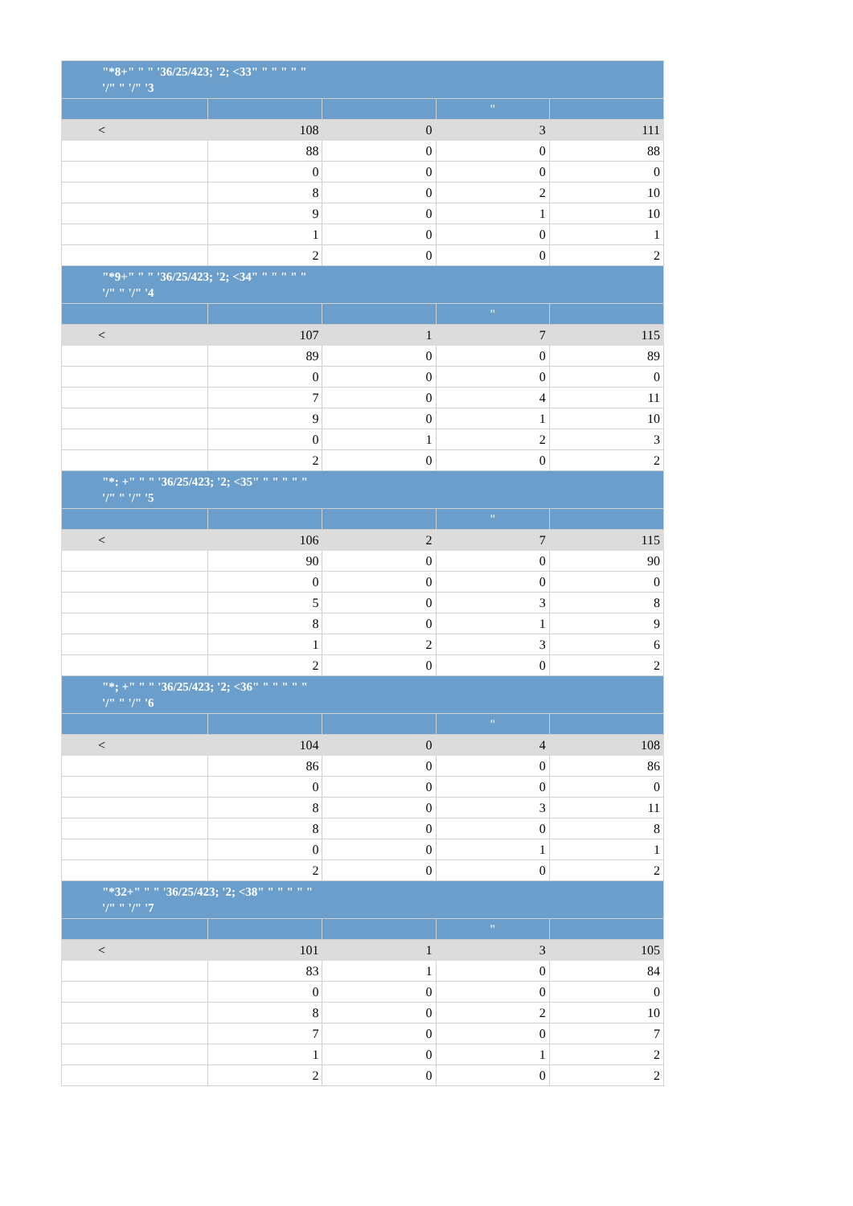| "*8+" " " '36/25/423; '2; <33" " " " " " '/" " '/" '3 | | | | |
| | | | " | |
| < | 108 | 0 | 3 | 111 |
| | 88 | 0 | 0 | 88 |
| | 0 | 0 | 0 | 0 |
| | 8 | 0 | 2 | 10 |
| | 9 | 0 | 1 | 10 |
| | 1 | 0 | 0 | 1 |
| | 2 | 0 | 0 | 2 |
| "*9+" " " '36/25/423; '2; <34" " " " " " '/" " '/" '4 | | | | |
| | | | " | |
| < | 107 | 1 | 7 | 115 |
| | 89 | 0 | 0 | 89 |
| | 0 | 0 | 0 | 0 |
| | 7 | 0 | 4 | 11 |
| | 9 | 0 | 1 | 10 |
| | 0 | 1 | 2 | 3 |
| | 2 | 0 | 0 | 2 |
| "*: +" " " '36/25/423; '2; <35" " " " " " '/" " '/" '5 | | | | |
| | | | " | |
| < | 106 | 2 | 7 | 115 |
| | 90 | 0 | 0 | 90 |
| | 0 | 0 | 0 | 0 |
| | 5 | 0 | 3 | 8 |
| | 8 | 0 | 1 | 9 |
| | 1 | 2 | 3 | 6 |
| | 2 | 0 | 0 | 2 |
| "*; +" " " '36/25/423; '2; <36" " " " " " '/" " '/" '6 | | | | |
| | | | " | |
| < | 104 | 0 | 4 | 108 |
| | 86 | 0 | 0 | 86 |
| | 0 | 0 | 0 | 0 |
| | 8 | 0 | 3 | 11 |
| | 8 | 0 | 0 | 8 |
| | 0 | 0 | 1 | 1 |
| | 2 | 0 | 0 | 2 |
| "*32+" " " '36/25/423; '2; <38" " " " " " '/" " '/" '7 | | | | |
| | | | " | |
| < | 101 | 1 | 3 | 105 |
| | 83 | 1 | 0 | 84 |
| | 0 | 0 | 0 | 0 |
| | 8 | 0 | 2 | 10 |
| | 7 | 0 | 0 | 7 |
| | 1 | 0 | 1 | 2 |
| | 2 | 0 | 0 | 2 |